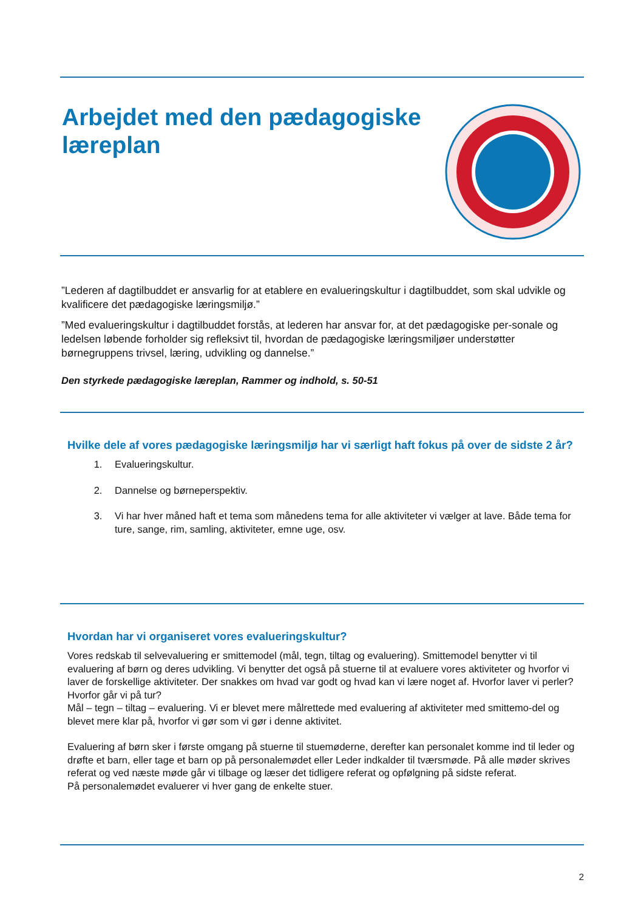Arbejdet med den pædagogiske
læreplan
”Lederen af dagtilbuddet er ansvarlig for at etablere en evalueringskultur i dagtilbuddet, som skal udvikle og kvalificere det pædagogiske læringsmiljø.”
”Med evalueringskultur i dagtilbuddet forstås, at lederen har ansvar for, at det pædagogiske per-sonale og ledelsen løbende forholder sig refleksivt til, hvordan de pædagogiske læringsmiljøer understøtter børnegruppens trivsel, læring, udvikling og dannelse.”
Den styrkede pædagogiske læreplan, Rammer og indhold, s. 50-51
Hvilke dele af vores pædagogiske læringsmiljø har vi særligt haft fokus på over de sidste 2 år?
1. Evalueringskultur.
2. Dannelse og børneperspektiv.
3. Vi har hver måned haft et tema som månedens tema for alle aktiviteter vi vælger at lave. Både tema for ture, sange, rim, samling, aktiviteter, emne uge, osv.
Hvordan har vi organiseret vores evalueringskultur?
Vores redskab til selvevaluering er smittemodel (mål, tegn, tiltag og evaluering). Smittemodel benytter vi til evaluering af børn og deres udvikling. Vi benytter det også på stuerne til at evaluere vores aktiviteter og hvorfor vi laver de forskellige aktiviteter. Der snakkes om hvad var godt og hvad kan vi lære noget af. Hvorfor laver vi perler? Hvorfor går vi på tur?
Mål – tegn – tiltag – evaluering. Vi er blevet mere målrettede med evaluering af aktiviteter med smittemo-del og blevet mere klar på, hvorfor vi gør som vi gør i denne aktivitet.
Evaluering af børn sker i første omgang på stuerne til stuemøderne, derefter kan personalet komme ind til leder og drøfte et barn, eller tage et barn op på personalemødet eller Leder indkalder til tværsmøde. På alle møder skrives referat og ved næste møde går vi tilbage og læser det tidligere referat og opfølgning på sidste referat.
På personalemødet evaluerer vi hver gang de enkelte stuer.
2